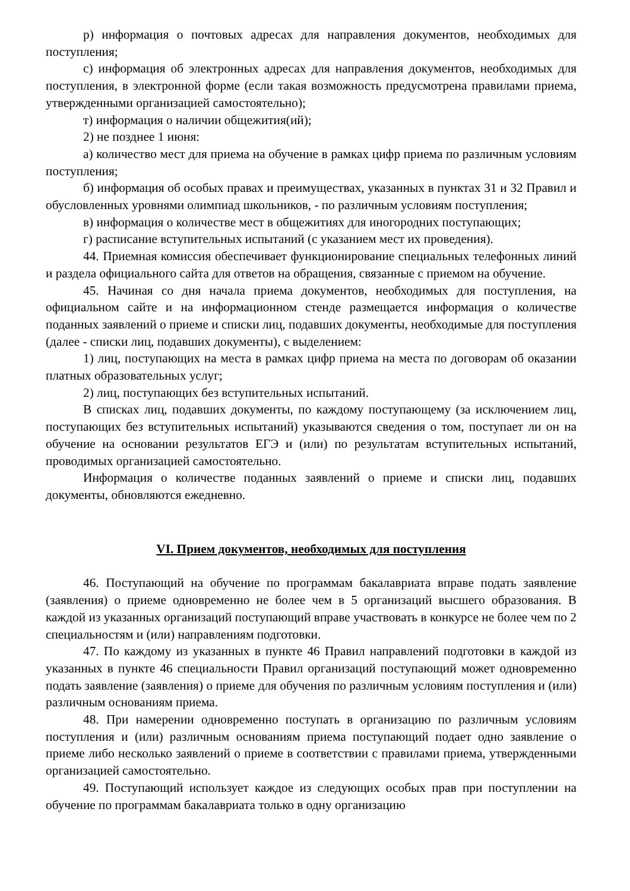р) информация о почтовых адресах для направления документов, необходимых для поступления;
с) информация об электронных адресах для направления документов, необходимых для поступления, в электронной форме (если такая возможность предусмотрена правилами приема, утвержденными организацией самостоятельно);
т) информация о наличии общежития(ий);
2) не позднее 1 июня:
а) количество мест для приема на обучение в рамках цифр приема по различным условиям поступления;
б) информация об особых правах и преимуществах, указанных в пунктах 31 и 32 Правил и обусловленных уровнями олимпиад школьников, - по различным условиям поступления;
в) информация о количестве мест в общежитиях для иногородних поступающих;
г) расписание вступительных испытаний (с указанием мест их проведения).
44. Приемная комиссия обеспечивает функционирование специальных телефонных линий и раздела официального сайта для ответов на обращения, связанные с приемом на обучение.
45. Начиная со дня начала приема документов, необходимых для поступления, на официальном сайте и на информационном стенде размещается информация о количестве поданных заявлений о приеме и списки лиц, подавших документы, необходимые для поступления (далее - списки лиц, подавших документы), с выделением:
1) лиц, поступающих на места в рамках цифр приема на места по договорам об оказании платных образовательных услуг;
2) лиц, поступающих без вступительных испытаний.
В списках лиц, подавших документы, по каждому поступающему (за исключением лиц, поступающих без вступительных испытаний) указываются сведения о том, поступает ли он на обучение на основании результатов ЕГЭ и (или) по результатам вступительных испытаний, проводимых организацией самостоятельно.
Информация о количестве поданных заявлений о приеме и списки лиц, подавших документы, обновляются ежедневно.
VI. Прием документов, необходимых для поступления
46. Поступающий на обучение по программам бакалавриата вправе подать заявление (заявления) о приеме одновременно не более чем в 5 организаций высшего образования. В каждой из указанных организаций поступающий вправе участвовать в конкурсе не более чем по 2 специальностям и (или) направлениям подготовки.
47. По каждому из указанных в пункте 46 Правил направлений подготовки в каждой из указанных в пункте 46 специальности Правил организаций поступающий может одновременно подать заявление (заявления) о приеме для обучения по различным условиям поступления и (или) различным основаниям приема.
48. При намерении одновременно поступать в организацию по различным условиям поступления и (или) различным основаниям приема поступающий подает одно заявление о приеме либо несколько заявлений о приеме в соответствии с правилами приема, утвержденными организацией самостоятельно.
49. Поступающий использует каждое из следующих особых прав при поступлении на обучение по программам бакалавриата только в одну организацию